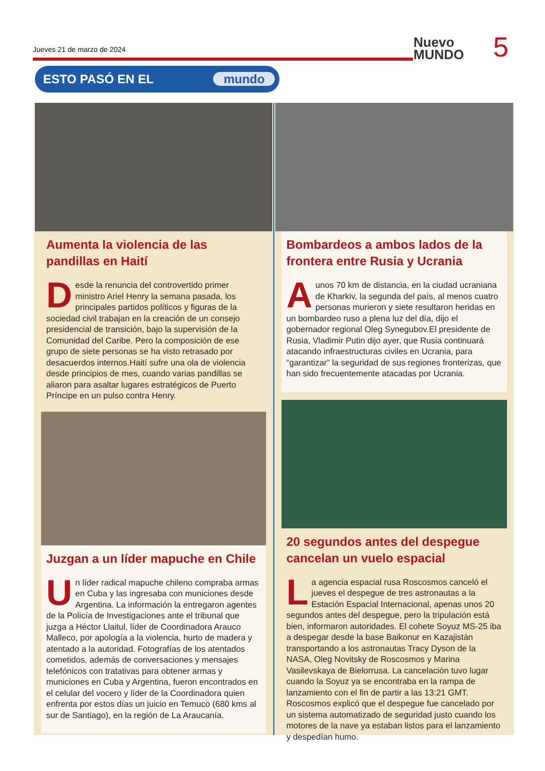Jueves 21 de marzo de 2024
ESTO PASÓ EN EL mundo
Nuevo
MUNDO
5
Aumenta la violencia de las pandillas en Haití
Desde la renuncia del controvertido primer ministro Ariel Henry la semana pasada, los principales partidos políticos y figuras de la sociedad civil trabajan en la creación de un consejo presidencial de transición, bajo la supervisión de la Comunidad del Caribe. Pero la composición de ese grupo de siete personas se ha visto retrasado por desacuerdos internos.Haití sufre una ola de violencia desde principios de mes, cuando varias pandillas se aliaron para asaltar lugares estratégicos de Puerto Príncipe en un pulso contra Henry.
Juzgan a un líder mapuche en Chile
Un líder radical mapuche chileno compraba armas en Cuba y las ingresaba con municiones desde Argentina. La información la entregaron agentes de la Policía de Investigaciones ante el tribunal que juzga a Héctor Llaitul, líder de Coordinadora Arauco Malleco, por apología a la violencia, hurto de madera y atentado a la autoridad. Fotografías de los atentados cometidos, además de conversaciones y mensajes telefónicos con tratativas para obtener armas y municiones en Cuba y Argentina, fueron encontrados en el celular del vocero y líder de la Coordinadora quien enfrenta por estos días un juicio en Temuco (680 kms al sur de Santiago), en la región de La Araucanía.
Bombardeos a ambos lados de la frontera entre Rusia y Ucrania
A unos 70 km de distancia, en la ciudad ucraniana de Kharkiv, la segunda del país, al menos cuatro personas murieron y siete resultaron heridas en un bombardeo ruso a plena luz del día, dijo el gobernador regional Oleg Synegubov.El presidente de Rusia, Vladimir Putin dijo ayer, que Rusia continuará atacando infraestructuras civiles en Ucrania, para “garantizar” la seguridad de sus regiones fronterizas, que han sido frecuentemente atacadas por Ucrania.
20 segundos antes del despegue cancelan un vuelo espacial
La agencia espacial rusa Roscosmos canceló el jueves el despegue de tres astronautas a la Estación Espacial Internacional, apenas unos 20 segundos antes del despegue, pero la tripulación está bien, informaron autoridades. El cohete Soyuz MS-25 iba a despegar desde la base Baikonur en Kazajistán transportando a los astronautas Tracy Dyson de la NASA, Oleg Novitsky de Roscosmos y Marina Vasilevskaya de Bielorrusa. La cancelación tuvo lugar cuando la Soyuz ya se encontraba en la rampa de lanzamiento con el fin de partir a las 13:21 GMT. Roscosmos explicó que el despegue fue cancelado por un sistema automatizado de seguridad justo cuando los motores de la nave ya estaban listos para el lanzamiento y despedían humo.